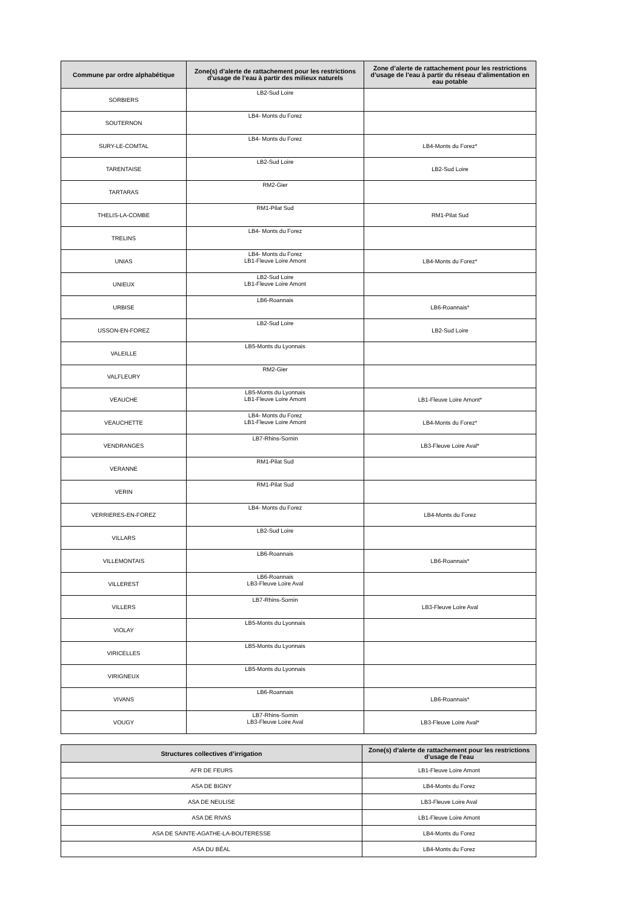| Commune par ordre alphabétique | Zone(s) d’alerte de rattachement pour les restrictions d’usage de l’eau à partir des milieux naturels | Zone d’alerte de rattachement pour les restrictions d’usage de l’eau à partir du réseau d’alimentation en eau potable |
| --- | --- | --- |
| SORBIERS | LB2-Sud Loire | |
| SOUTERNON | LB4- Monts du Forez | |
| SURY-LE-COMTAL | LB4- Monts du Forez | LB4-Monts du Forez* |
| TARENTAISE | LB2-Sud Loire | LB2-Sud Loire |
| TARTARAS | RM2-Gier | |
| THELIS-LA-COMBE | RM1-Pilat Sud | RM1-Pilat Sud |
| TRELINS | LB4- Monts du Forez | |
| UNIAS | LB4- Monts du Forez LB1-Fleuve Loire Amont | LB4-Monts du Forez* |
| UNIEUX | LB2-Sud Loire LB1-Fleuve Loire Amont | |
| URBISE | LB6-Roannais | LB6-Roannais* |
| USSON-EN-FOREZ | LB2-Sud Loire | LB2-Sud Loire |
| VALEILLE | LB5-Monts du Lyonnais | |
| VALFLEURY | RM2-Gier | |
| VEAUCHE | LB5-Monts du Lyonnais LB1-Fleuve Loire Amont | LB1-Fleuve Loire Amont* |
| VEAUCHETTE | LB4- Monts du Forez LB1-Fleuve Loire Amont | LB4-Monts du Forez* |
| VENDRANGES | LB7-Rhins-Sornin | LB3-Fleuve Loire Aval* |
| VERANNE | RM1-Pilat Sud | |
| VERIN | RM1-Pilat Sud | |
| VERRIERES-EN-FOREZ | LB4- Monts du Forez | LB4-Monts du Forez |
| VILLARS | LB2-Sud Loire | |
| VILLEMONTAIS | LB6-Roannais | LB6-Roannais* |
| VILLEREST | LB6-Roannais LB3-Fleuve Loire Aval | |
| VILLERS | LB7-Rhins-Sornin | LB3-Fleuve Loire Aval |
| VIOLAY | LB5-Monts du Lyonnais | |
| VIRICELLES | LB5-Monts du Lyonnais | |
| VIRIGNEUX | LB5-Monts du Lyonnais | |
| VIVANS | LB6-Roannais | LB6-Roannais* |
| VOUGY | LB7-Rhins-Sornin LB3-Fleuve Loire Aval | LB3-Fleuve Loire Aval* |
| Structures collectives d’irrigation | Zone(s) d’alerte de rattachement pour les restrictions d’usage de l’eau |
| --- | --- |
| AFR DE FEURS | LB1-Fleuve Loire Amont |
| ASA DE BIGNY | LB4-Monts du Forez |
| ASA DE NEULISE | LB3-Fleuve Loire Aval |
| ASA DE RIVAS | LB1-Fleuve Loire Amont |
| ASA DE SAINTE-AGATHE-LA-BOUTERESSE | LB4-Monts du Forez |
| ASA DU BÉAL | LB4-Monts du Forez |